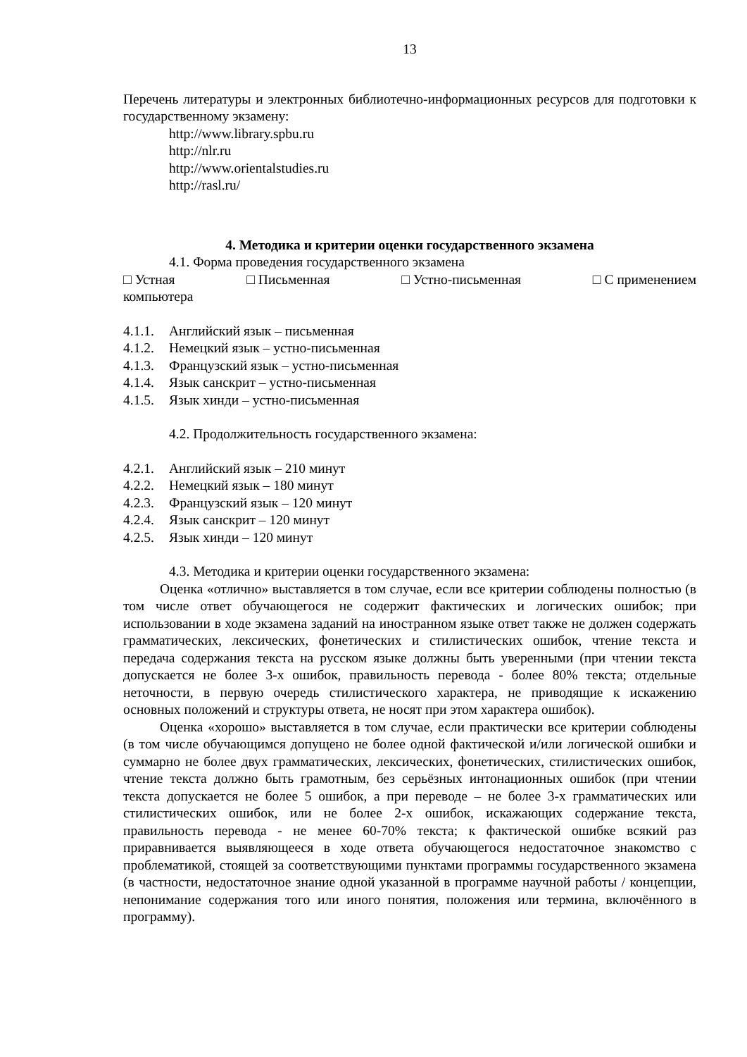13
Перечень литературы и электронных библиотечно-информационных ресурсов для подготовки к государственному экзамену:
http://www.library.spbu.ru
http://nlr.ru
http://www.orientalstudies.ru
http://rasl.ru/
4. Методика и критерии оценки государственного экзамена
4.1. Форма проведения государственного экзамена
□ Устная □ Письменная □ Устно-письменная □ С применением
компьютера
4.1.1. Английский язык – письменная
4.1.2. Немецкий язык – устно-письменная
4.1.3. Французский язык – устно-письменная
4.1.4. Язык санскрит – устно-письменная
4.1.5. Язык хинди – устно-письменная
4.2. Продолжительность государственного экзамена:
4.2.1. Английский язык – 210 минут
4.2.2. Немецкий язык – 180 минут
4.2.3. Французский язык – 120 минут
4.2.4. Язык санскрит – 120 минут
4.2.5. Язык хинди – 120 минут
4.3. Методика и критерии оценки государственного экзамена:
Оценка «отлично» выставляется в том случае, если все критерии соблюдены полностью (в том числе ответ обучающегося не содержит фактических и логических ошибок; при использовании в ходе экзамена заданий на иностранном языке ответ также не должен содержать грамматических, лексических, фонетических и стилистических ошибок, чтение текста и передача содержания текста на русском языке должны быть уверенными (при чтении текста допускается не более 3-х ошибок, правильность перевода - более 80% текста; отдельные неточности, в первую очередь стилистического характера, не приводящие к искажению основных положений и структуры ответа, не носят при этом характера ошибок).
Оценка «хорошо» выставляется в том случае, если практически все критерии соблюдены (в том числе обучающимся допущено не более одной фактической и/или логической ошибки и суммарно не более двух грамматических, лексических, фонетических, стилистических ошибок, чтение текста должно быть грамотным, без серьёзных интонационных ошибок (при чтении текста допускается не более 5 ошибок, а при переводе – не более 3-х грамматических или стилистических ошибок, или не более 2-х ошибок, искажающих содержание текста, правильность перевода - не менее 60-70% текста; к фактической ошибке всякий раз приравнивается выявляющееся в ходе ответа обучающегося недостаточное знакомство с проблематикой, стоящей за соответствующими пунктами программы государственного экзамена (в частности, недостаточное знание одной указанной в программе научной работы / концепции, непонимание содержания того или иного понятия, положения или термина, включённого в программу).